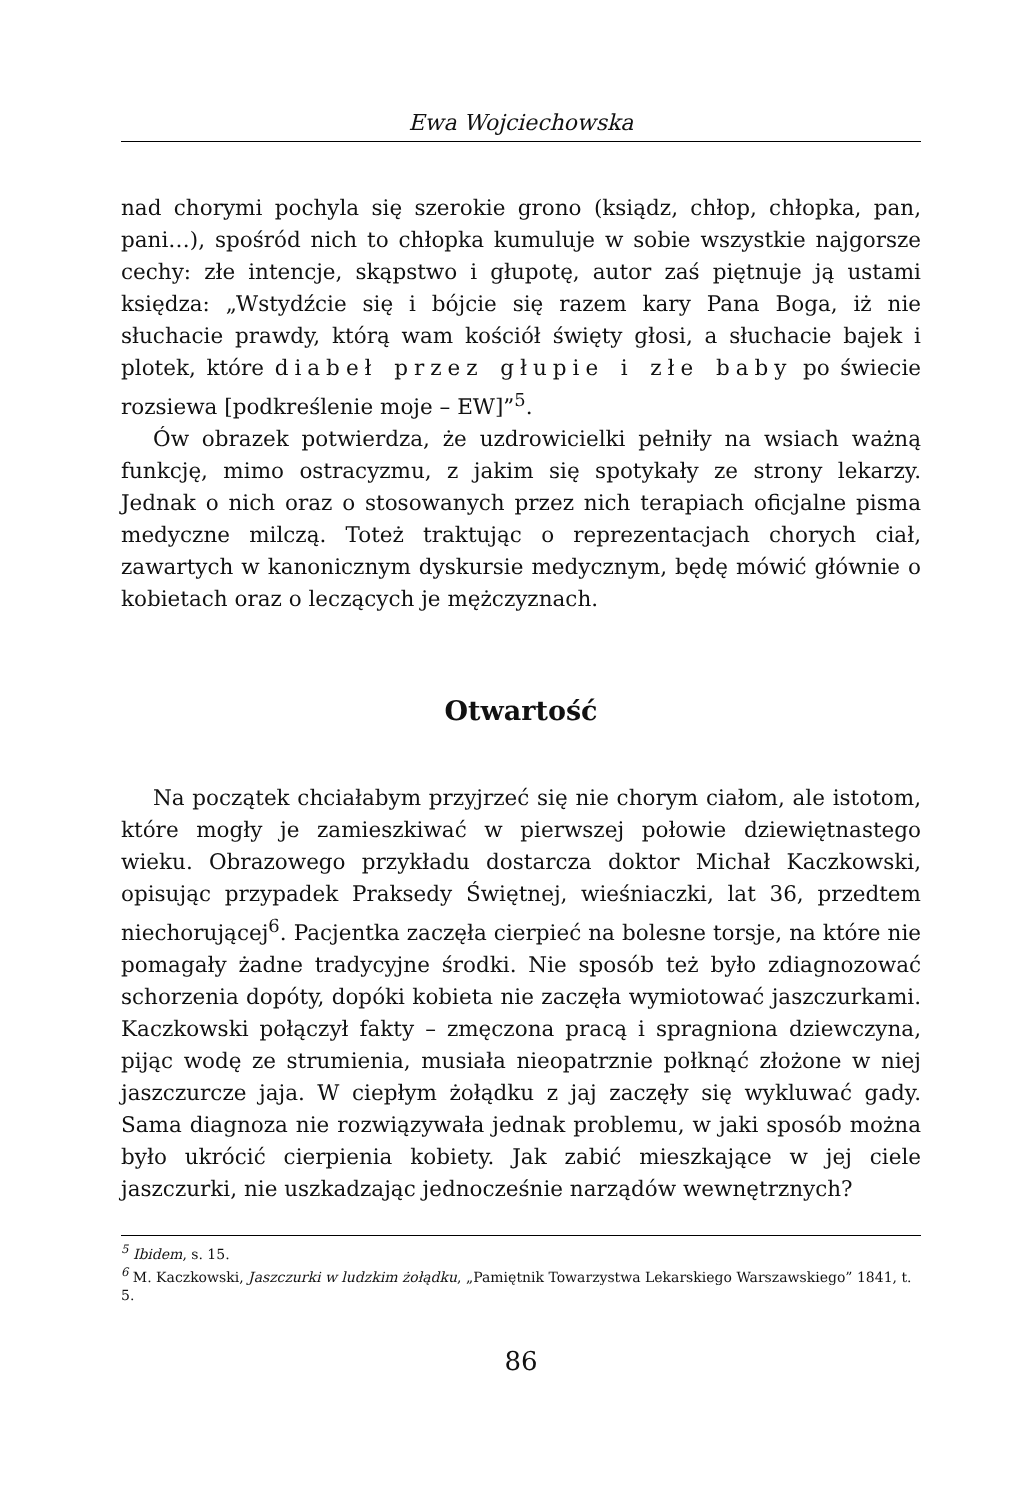Ewa Wojciechowska
nad chorymi pochyla się szerokie grono (ksiądz, chłop, chłopka, pan, pani…), spośród nich to chłopka kumuluje w sobie wszystkie najgorsze cechy: złe intencje, skąpstwo i głupotę, autor zaś piętnuje ją ustami księdza: „Wstydźcie się i bójcie się razem kary Pana Boga, iż nie słuchacie prawdy, którą wam kościół święty głosi, a słuchacie bajek i plotek, które diabeł przez głupie i złe baby po świecie rozsiewa [podkreślenie moje – EW]”<sup>5</sup>.
Ów obrazek potwierdza, że uzdrowicielki pełniły na wsiach ważną funkcję, mimo ostracyzmu, z jakim się spotykały ze strony lekarzy. Jednak o nich oraz o stosowanych przez nich terapiach oficjalne pisma medyczne milczą. Toteż traktując o reprezentacjach chorych ciał, zawartych w kanonicznym dyskursie medycznym, będę mówić głównie o kobietach oraz o leczących je mężczyznach.
Otwartość
Na początek chciałabym przyjrzeć się nie chorym ciałom, ale istotom, które mogły je zamieszkiwać w pierwszej połowie dziewiętnastego wieku. Obrazowego przykładu dostarcza doktor Michał Kaczkowski, opisując przypadek Praksedy Świętnej, wieśniaczki, lat 36, przedtem niechorującej<sup>6</sup>. Pacjentka zaczęła cierpieć na bolesne torsje, na które nie pomagały żadne tradycyjne środki. Nie sposób też było zdiagnozować schorzenia dopóty, dopóki kobieta nie zaczęła wymiotować jaszczurkami. Kaczkowski połączył fakty – zmęczona pracą i spragniona dziewczyna, pijąc wodę ze strumienia, musiała nieopatrznie połknąć złożone w niej jaszczurcze jaja. W ciepłym żołądku z jaj zaczęły się wykluwać gady. Sama diagnoza nie rozwiązywała jednak problemu, w jaki sposób można było ukrócić cierpienia kobiety. Jak zabić mieszkające w jej ciele jaszczurki, nie uszkadzając jednocześnie narządów wewnętrznych?
<sup>5</sup> Ibidem, s. 15.
<sup>6</sup> M. Kaczkowski, Jaszczurki w ludzkim żołądku, „Pamiętnik Towarzystwa Lekarskiego Warszawskiego” 1841, t. 5.
86